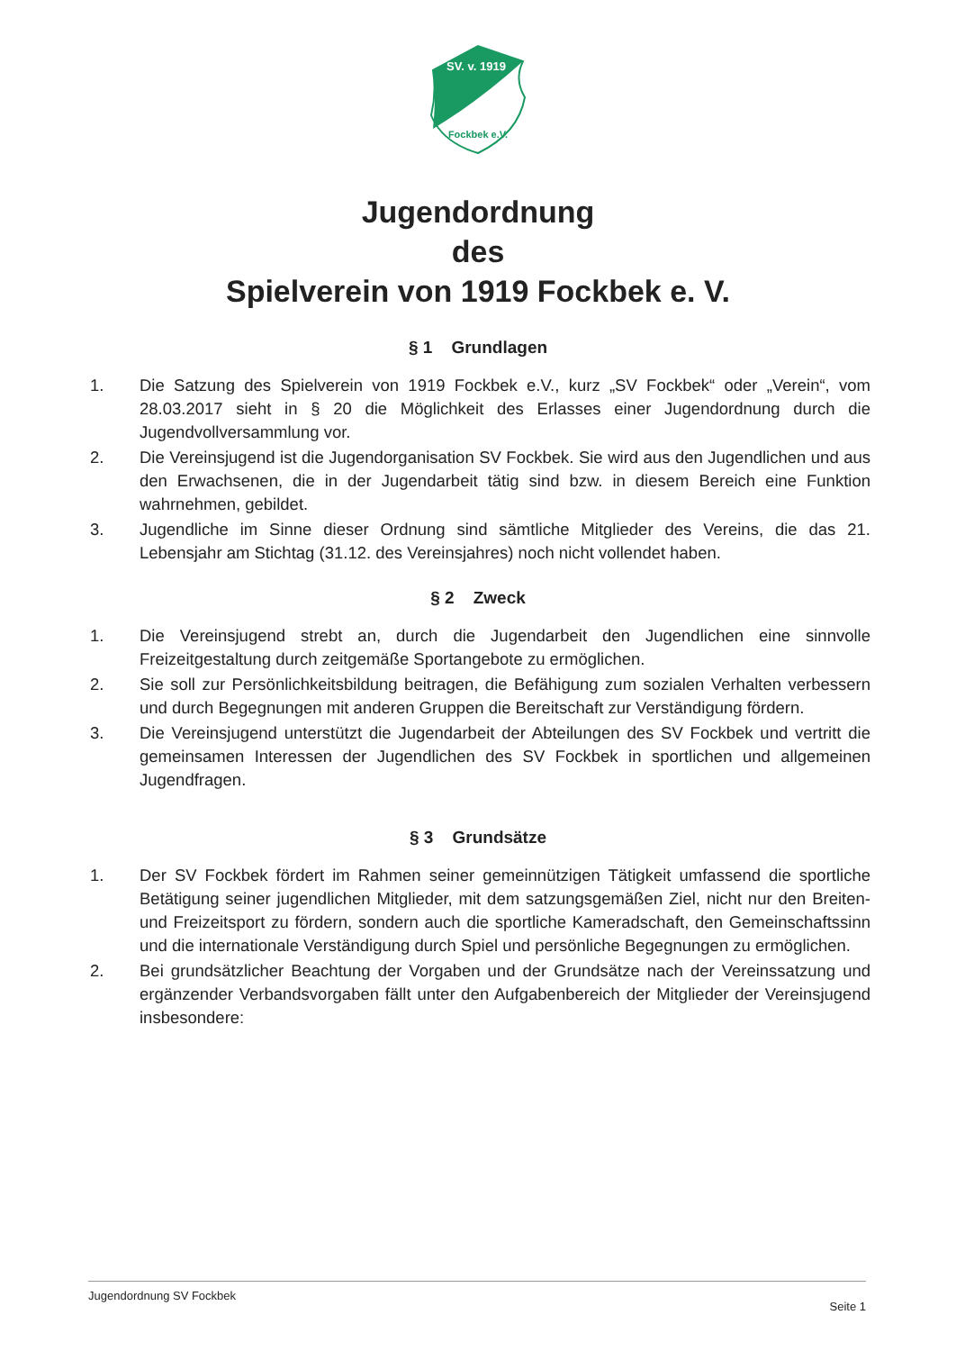SV. v. 1919
Fockbek e.V.
Jugendordnung
des
Spielverein von 1919 Fockbek e. V.
§ 1 Grundlagen
1. Die Satzung des Spielverein von 1919 Fockbek e.V., kurz „SV Fockbek“ oder „Verein“, vom 28.03.2017 sieht in § 20 die Möglichkeit des Erlasses einer Jugendordnung durch die Jugendvollversammlung vor.
2. Die Vereinsjugend ist die Jugendorganisation SV Fockbek. Sie wird aus den Jugendlichen und aus den Erwachsenen, die in der Jugendarbeit tätig sind bzw. in diesem Bereich eine Funktion wahrnehmen, gebildet.
3. Jugendliche im Sinne dieser Ordnung sind sämtliche Mitglieder des Vereins, die das 21. Lebensjahr am Stichtag (31.12. des Vereinsjahres) noch nicht vollendet haben.
§ 2 Zweck
1. Die Vereinsjugend strebt an, durch die Jugendarbeit den Jugendlichen eine sinnvolle Freizeitgestaltung durch zeitgemäße Sportangebote zu ermöglichen.
2. Sie soll zur Persönlichkeitsbildung beitragen, die Befähigung zum sozialen Verhalten verbessern und durch Begegnungen mit anderen Gruppen die Bereitschaft zur Verständigung fördern.
3. Die Vereinsjugend unterstützt die Jugendarbeit der Abteilungen des SV Fockbek und vertritt die gemeinsamen Interessen der Jugendlichen des SV Fockbek in sportlichen und allgemeinen Jugendfragen.
§ 3 Grundsätze
1. Der SV Fockbek fördert im Rahmen seiner gemeinnützigen Tätigkeit umfassend die sportliche Betätigung seiner jugendlichen Mitglieder, mit dem satzungsgemäßen Ziel, nicht nur den Breiten- und Freizeitsport zu fördern, sondern auch die sportliche Kameradschaft, den Gemeinschaftssinn und die internationale Verständigung durch Spiel und persönliche Begegnungen zu ermöglichen.
2. Bei grundsätzlicher Beachtung der Vorgaben und der Grundsätze nach der Vereinssatzung und ergänzender Verbandsvorgaben fällt unter den Aufgabenbereich der Mitglieder der Vereinsjugend insbesondere:
Jugendordnung SV Fockbek Seite 1